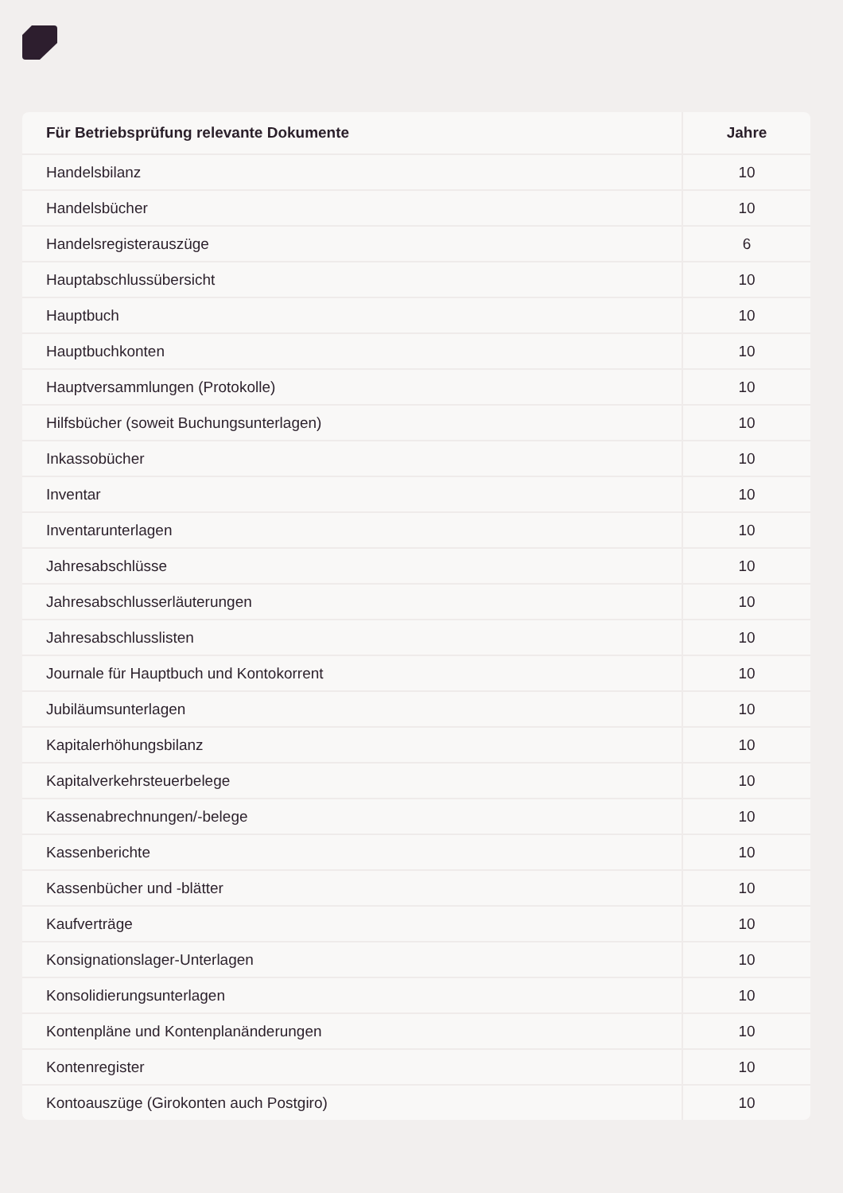| Für Betriebsprüfung relevante Dokumente | Jahre |
| --- | --- |
| Handelsbilanz | 10 |
| Handelsbücher | 10 |
| Handelsregisterauszüge | 6 |
| Hauptabschlussübersicht | 10 |
| Hauptbuch | 10 |
| Hauptbuchkonten | 10 |
| Hauptversammlungen (Protokolle) | 10 |
| Hilfsbücher (soweit Buchungsunterlagen) | 10 |
| Inkassobücher | 10 |
| Inventar | 10 |
| Inventarunterlagen | 10 |
| Jahresabschlüsse | 10 |
| Jahresabschlusserläuterungen | 10 |
| Jahresabschlusslisten | 10 |
| Journale für Hauptbuch und Kontokorrent | 10 |
| Jubiläumsunterlagen | 10 |
| Kapitalerhöhungsbilanz | 10 |
| Kapitalverkehrsteuerbelege | 10 |
| Kassenabrechnungen/-belege | 10 |
| Kassenberichte | 10 |
| Kassenbücher und -blätter | 10 |
| Kaufverträge | 10 |
| Konsignationslager-Unterlagen | 10 |
| Konsolidierungsunterlagen | 10 |
| Kontenpläne und Kontenplanänderungen | 10 |
| Kontenregister | 10 |
| Kontoauszüge (Girokonten auch Postgiro) | 10 |